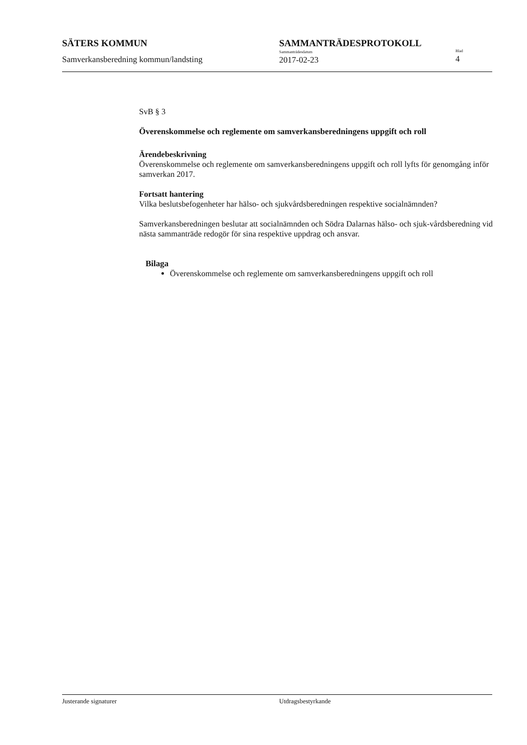SÄTERS KOMMUN
Samverkansberedning kommun/landsting
SAMMANTRÄDESPROTOKOLL
Sammanträdesdatum
2017-02-23
Blad
4
SvB § 3
Överenskommelse och reglemente om samverkansberedningens uppgift och roll
Ärendebeskrivning
Överenskommelse och reglemente om samverkansberedningens uppgift och roll lyfts för genomgång inför samverkan 2017.
Fortsatt hantering
Vilka beslutsbefogenheter har hälso- och sjukvårdsberedningen respektive socialnämnden?
Samverkansberedningen beslutar att socialnämnden och Södra Dalarnas hälso- och sjuk-vårdsberedning vid nästa sammanträde redogör för sina respektive uppdrag och ansvar.
Bilaga
Överenskommelse och reglemente om samverkansberedningens uppgift och roll
Justerande signaturer Utdragsbestyrkande